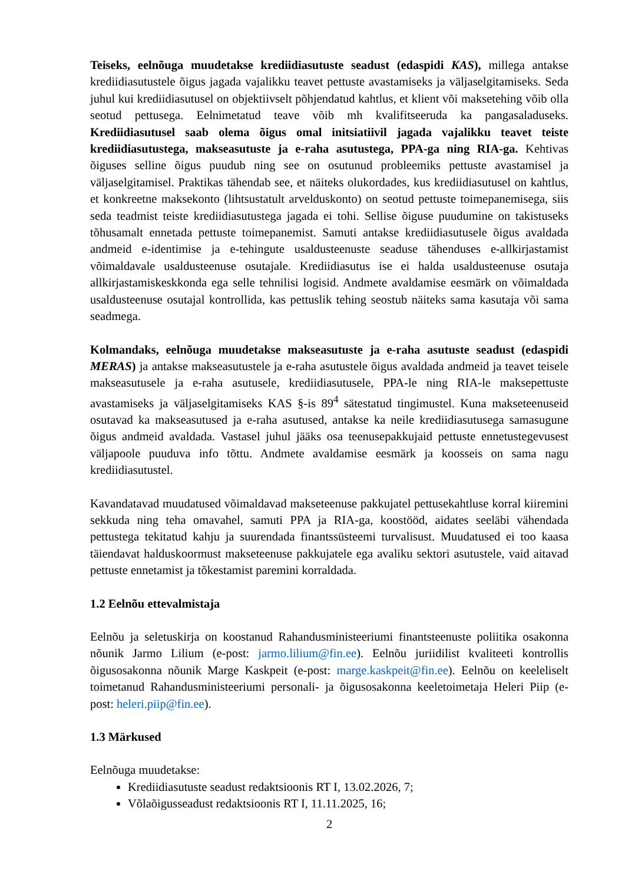Teiseks, eelnõuga muudetakse krediidiasutuste seadust (edaspidi KAS), millega antakse krediidiasutustele õigus jagada vajalikku teavet pettuste avastamiseks ja väljaselgitamiseks. Seda juhul kui krediidiasutusel on objektiivselt põhjendatud kahtlus, et klient või maksetehing võib olla seotud pettusega. Eelnimetatud teave võib mh kvalifitseeruda ka pangasaladuseks. Krediidiasutusel saab olema õigus omal initsiatiivil jagada vajalikku teavet teiste krediidiasutustega, makseasutuste ja e-raha asutustega, PPA-ga ning RIA-ga. Kehtivas õiguses selline õigus puudub ning see on osutunud probleemiks pettuste avastamisel ja väljaselgitamisel. Praktikas tähendab see, et näiteks olukordades, kus krediidiasutusel on kahtlus, et konkreetne maksekonto (lihtsustatult arvelduskonto) on seotud pettuste toimepanemisega, siis seda teadmist teiste krediidiasutustega jagada ei tohi. Sellise õiguse puudumine on takistuseks tõhusamalt ennetada pettuste toimepanemist. Samuti antakse krediidiasutusele õigus avaldada andmeid e-identimise ja e-tehingute usaldusteenuste seaduse tähenduses e-allkirjastamist võimaldavale usaldusteenuse osutajale. Krediidiasutus ise ei halda usaldusteenuse osutaja allkirjastamiskeskkonda ega selle tehnilisi logisid. Andmete avaldamise eesmärk on võimaldada usaldusteenuse osutajal kontrollida, kas pettuslik tehing seostub näiteks sama kasutaja või sama seadmega.
Kolmandaks, eelnõuga muudetakse makseasutuste ja e-raha asutuste seadust (edaspidi MERAS) ja antakse makseasutustele ja e-raha asutustele õigus avaldada andmeid ja teavet teisele makseasutusele ja e-raha asutusele, krediidiasutusele, PPA-le ning RIA-le maksepettuste avastamiseks ja väljaselgitamiseks KAS §-is 89<sup>4</sup> sätestatud tingimustel. Kuna makseteenuseid osutavad ka makseasutused ja e-raha asutused, antakse ka neile krediidiasutusega samasugune õigus andmeid avaldada. Vastasel juhul jääks osa teenusepakkujaid pettuste ennetustegevusest väljapoole puuduva info tõttu. Andmete avaldamise eesmärk ja koosseis on sama nagu krediidiasutustel.
Kavandatavad muudatused võimaldavad makseteenuse pakkujatel pettusekahtluse korral kiiremini sekkuda ning teha omavahel, samuti PPA ja RIA-ga, koostööd, aidates seeläbi vähendada pettustega tekitatud kahju ja suurendada finantssüsteemi turvalisust. Muudatused ei too kaasa täiendavat halduskoormust makseteenuse pakkujatele ega avaliku sektori asutustele, vaid aitavad pettuste ennetamist ja tõkestamist paremini korraldada.
1.2 Eelnõu ettevalmistaja
Eelnõu ja seletuskirja on koostanud Rahandusministeeriumi finantsteenuste poliitika osakonna nõunik Jarmo Lilium (e-post: jarmo.lilium@fin.ee). Eelnõu juriidilist kvaliteeti kontrollis õigusosakonna nõunik Marge Kaskpeit (e-post: marge.kaskpeit@fin.ee). Eelnõu on keeleliselt toimetanud Rahandusministeeriumi personali- ja õigusosakonna keeletoimetaja Heleri Piip (e-post: heleri.piip@fin.ee).
1.3 Märkused
Eelnõuga muudetakse:
Krediidiasutuste seadust redaktsioonis RT I, 13.02.2026, 7;
Võlaõigusseadust redaktsioonis RT I, 11.11.2025, 16;
2